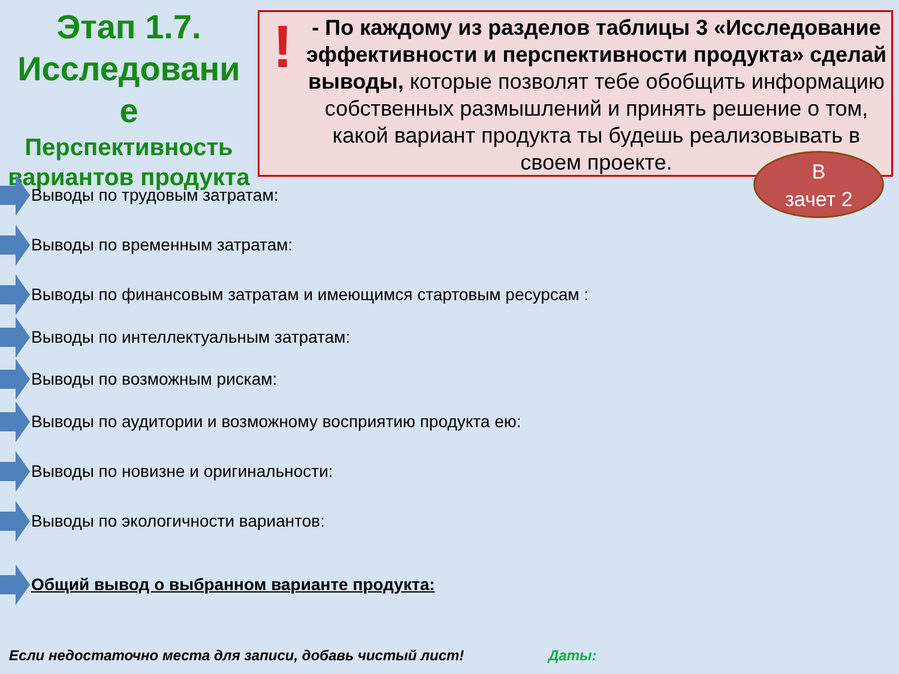Этап 1.7. Исследовани е
Перспективность вариантов продукта
!
- По каждому из разделов таблицы 3 «Исследование эффективности и перспективности продукта» сделай выводы, которые позволят тебе обобщить информацию собственных размышлений и принять решение о том, какой вариант продукта ты будешь реализовывать в своем проекте.
В
зачет 2
Выводы по трудовым затратам:
Выводы по временным затратам:
Выводы по финансовым затратам и имеющимся стартовым ресурсам :
Выводы по интеллектуальным затратам:
Выводы по возможным рискам:
Выводы по аудитории и возможному восприятию продукта ею:
Выводы по новизне и оригинальности:
Выводы по экологичности вариантов:
Общий вывод о выбранном варианте продукта:
Если недостаточно места для записи, добавь чистый лист!
Даты: